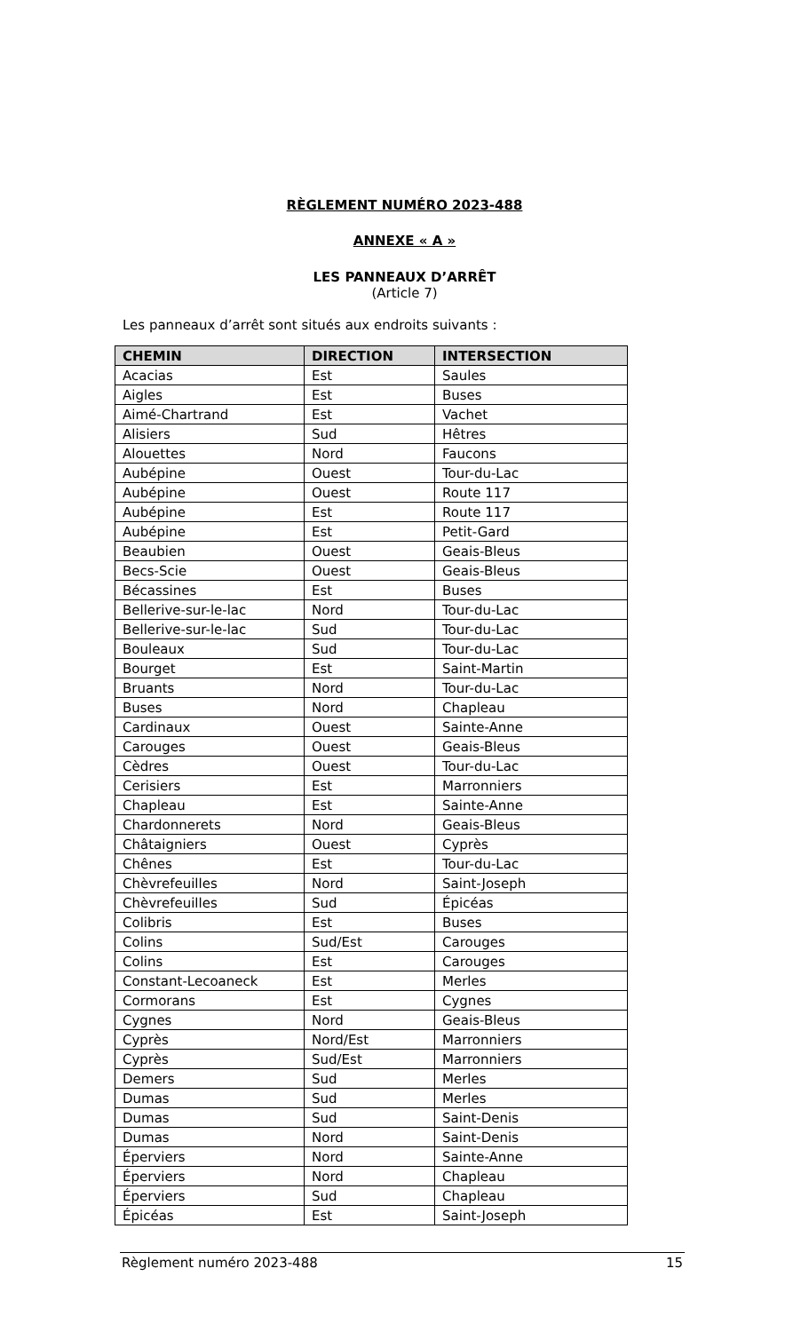RÈGLEMENT NUMÉRO 2023-488
ANNEXE « A »
LES PANNEAUX D’ARRÊT
(Article 7)
Les panneaux d’arrêt sont situés aux endroits suivants :
| CHEMIN | DIRECTION | INTERSECTION |
| --- | --- | --- |
| Acacias | Est | Saules |
| Aigles | Est | Buses |
| Aimé-Chartrand | Est | Vachet |
| Alisiers | Sud | Hêtres |
| Alouettes | Nord | Faucons |
| Aubépine | Ouest | Tour-du-Lac |
| Aubépine | Ouest | Route 117 |
| Aubépine | Est | Route 117 |
| Aubépine | Est | Petit-Gard |
| Beaubien | Ouest | Geais-Bleus |
| Becs-Scie | Ouest | Geais-Bleus |
| Bécassines | Est | Buses |
| Bellerive-sur-le-lac | Nord | Tour-du-Lac |
| Bellerive-sur-le-lac | Sud | Tour-du-Lac |
| Bouleaux | Sud | Tour-du-Lac |
| Bourget | Est | Saint-Martin |
| Bruants | Nord | Tour-du-Lac |
| Buses | Nord | Chapleau |
| Cardinaux | Ouest | Sainte-Anne |
| Carouges | Ouest | Geais-Bleus |
| Cèdres | Ouest | Tour-du-Lac |
| Cerisiers | Est | Marronniers |
| Chapleau | Est | Sainte-Anne |
| Chardonnerets | Nord | Geais-Bleus |
| Châtaigniers | Ouest | Cyprès |
| Chênes | Est | Tour-du-Lac |
| Chèvrefeuilles | Nord | Saint-Joseph |
| Chèvrefeuilles | Sud | Épicéas |
| Colibris | Est | Buses |
| Colins | Sud/Est | Carouges |
| Colins | Est | Carouges |
| Constant-Lecoaneck | Est | Merles |
| Cormorans | Est | Cygnes |
| Cygnes | Nord | Geais-Bleus |
| Cyprès | Nord/Est | Marronniers |
| Cyprès | Sud/Est | Marronniers |
| Demers | Sud | Merles |
| Dumas | Sud | Merles |
| Dumas | Sud | Saint-Denis |
| Dumas | Nord | Saint-Denis |
| Éperviers | Nord | Sainte-Anne |
| Éperviers | Nord | Chapleau |
| Éperviers | Sud | Chapleau |
| Épicéas | Est | Saint-Joseph |
Règlement numéro 2023-488 15